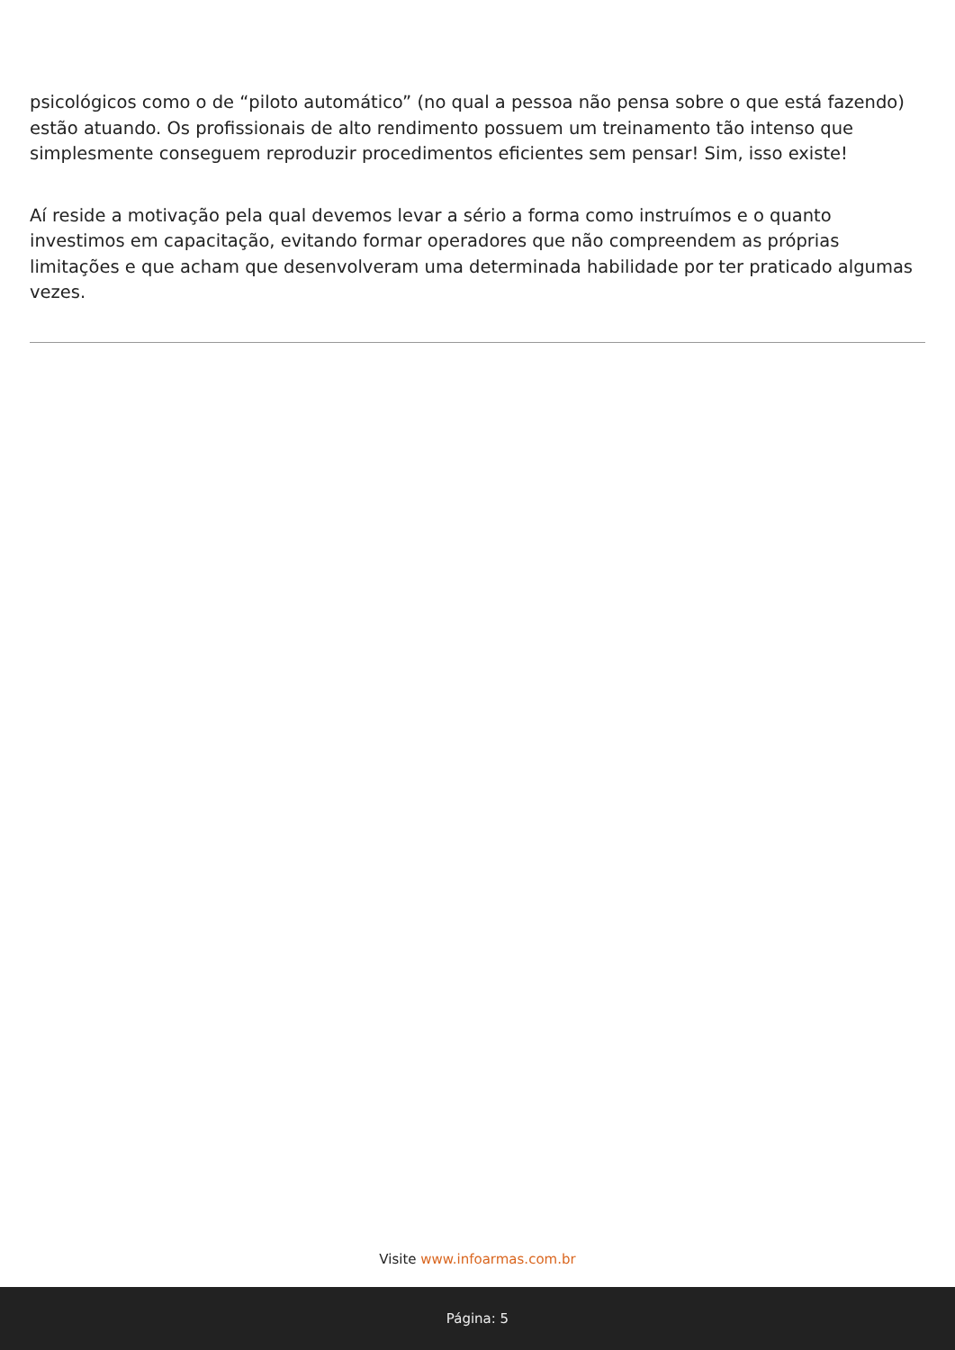psicológicos como o de “piloto automático” (no qual a pessoa não pensa sobre o que está fazendo) estão atuando. Os profissionais de alto rendimento possuem um treinamento tão intenso que simplesmente conseguem reproduzir procedimentos eficientes sem pensar! Sim, isso existe!
Aí reside a motivação pela qual devemos levar a sério a forma como instruímos e o quanto investimos em capacitação, evitando formar operadores que não compreendem as próprias limitações e que acham que desenvolveram uma determinada habilidade por ter praticado algumas vezes.
Visite www.infoarmas.com.br
Página: 5